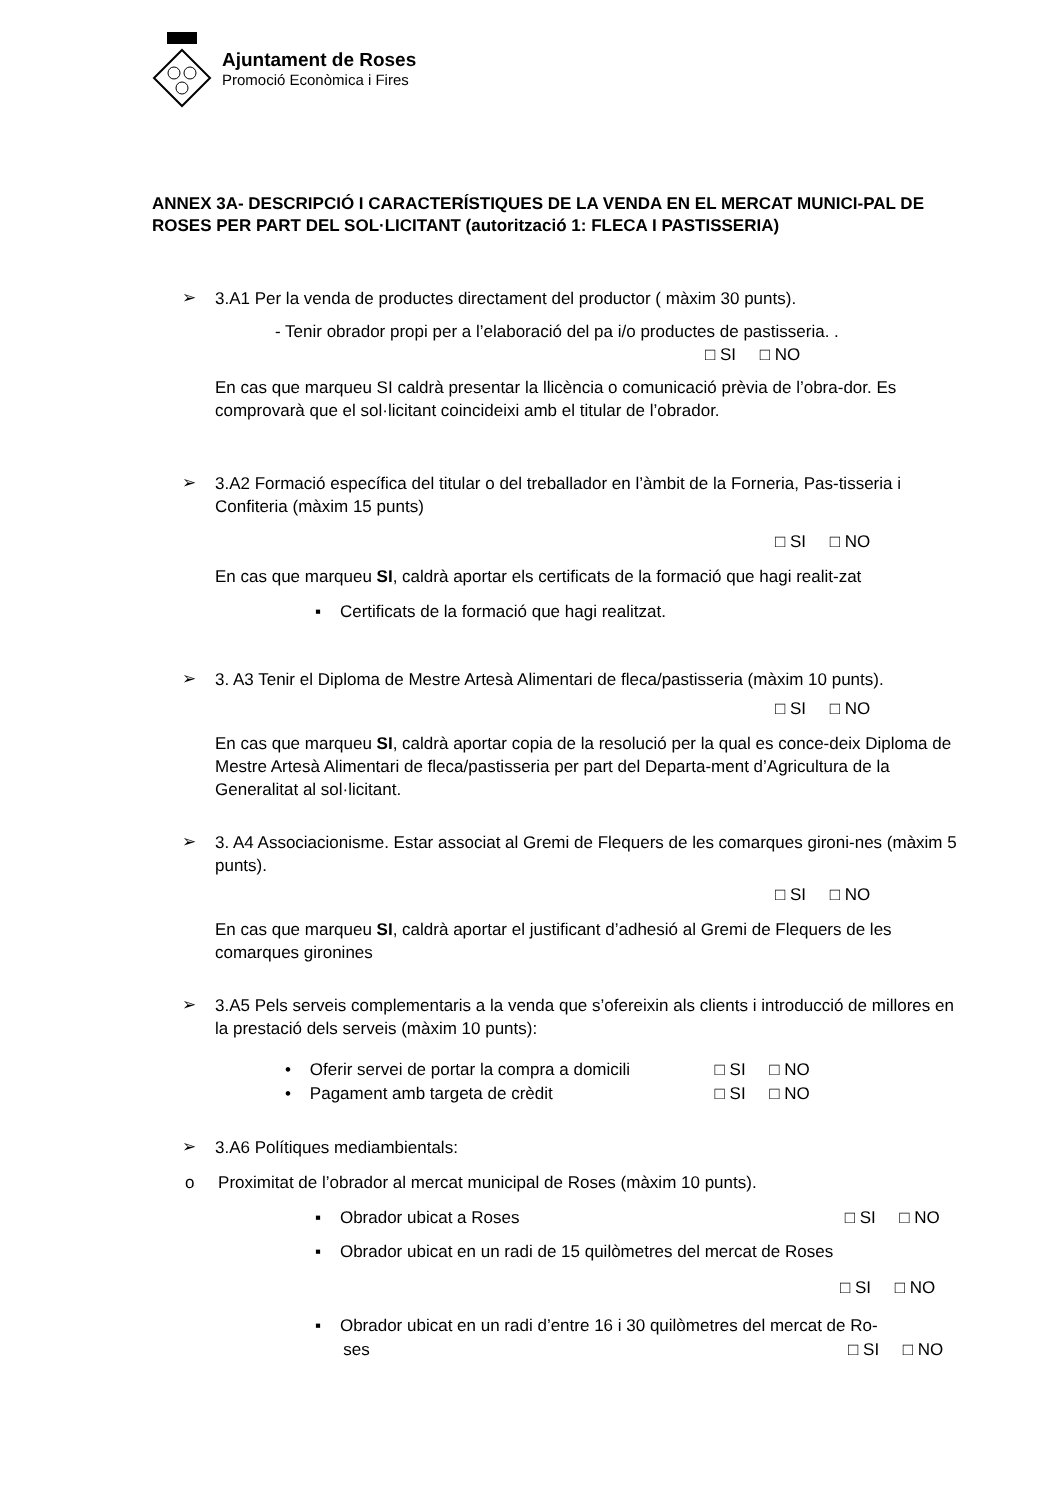Ajuntament de Roses
Promoció Econòmica i Fires
ANNEX 3A- DESCRIPCIÓ I CARACTERÍSTIQUES DE LA VENDA EN EL MERCAT MUNICI-PAL DE ROSES PER PART DEL SOL·LICITANT (autorització 1: FLECA I PASTISSERIA)
➢
3.A1 Per la venda de productes directament del productor ( màxim 30 punts).
- Tenir obrador propi per a l’elaboració del pa i/o productes de pastisseria. .
□ SI □ NO
En cas que marqueu SI caldrà presentar la llicència o comunicació prèvia de l’obra-dor. Es comprovarà que el sol·licitant coincideixi amb el titular de l’obrador.
➢
3.A2 Formació específica del titular o del treballador en l’àmbit de la Forneria, Pas-tisseria i Confiteria (màxim 15 punts)
□ SI □ NO
En cas que marqueu SI, caldrà aportar els certificats de la formació que hagi realit-zat
▪ Certificats de la formació que hagi realitzat.
➢
3. A3 Tenir el Diploma de Mestre Artesà Alimentari de fleca/pastisseria (màxim 10 punts).
□ SI □ NO
En cas que marqueu SI, caldrà aportar copia de la resolució per la qual es conce-deix Diploma de Mestre Artesà Alimentari de fleca/pastisseria per part del Departa-ment d’Agricultura de la Generalitat al sol·licitant.
➢
3. A4 Associacionisme. Estar associat al Gremi de Flequers de les comarques gironi-nes (màxim 5 punts).
□ SI □ NO
En cas que marqueu SI, caldrà aportar el justificant d’adhesió al Gremi de Flequers de les comarques gironines
➢
3.A5 Pels serveis complementaris a la venda que s’ofereixin als clients i introducció de millores en la prestació dels serveis (màxim 10 punts):
• Oferir servei de portar la compra a domicili □ SI □ NO
• Pagament amb targeta de crèdit □ SI □ NO
➢
3.A6 Polítiques mediambientals:
o Proximitat de l’obrador al mercat municipal de Roses (màxim 10 punts).
▪ Obrador ubicat a Roses □ SI □ NO
▪ Obrador ubicat en un radi de 15 quilòmetres del mercat de Roses
□ SI □ NO
▪ Obrador ubicat en un radi d’entre 16 i 30 quilòmetres del mercat de Ro-
ses □ SI □ NO